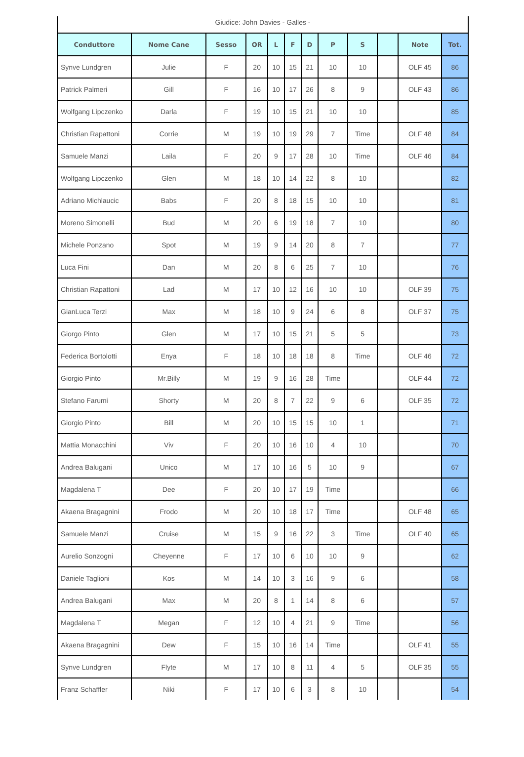Giudice: John Davies - Galles -
| Conduttore | Nome Cane | Sesso | OR | L | F | D | P | S | | Note | Tot. |
| --- | --- | --- | --- | --- | --- | --- | --- | --- | --- | --- | --- |
| Synve Lundgren | Julie | F | 20 | 10 | 15 | 21 | 10 | 10 | | OLF 45 | 86 |
| Patrick Palmeri | Gill | F | 16 | 10 | 17 | 26 | 8 | 9 | | OLF 43 | 86 |
| Wolfgang Lipczenko | Darla | F | 19 | 10 | 15 | 21 | 10 | 10 | | | 85 |
| Christian Rapattoni | Corrie | M | 19 | 10 | 19 | 29 | 7 | Time | | OLF 48 | 84 |
| Samuele Manzi | Laila | F | 20 | 9 | 17 | 28 | 10 | Time | | OLF 46 | 84 |
| Wolfgang Lipczenko | Glen | M | 18 | 10 | 14 | 22 | 8 | 10 | | | 82 |
| Adriano Michlaucic | Babs | F | 20 | 8 | 18 | 15 | 10 | 10 | | | 81 |
| Moreno Simonelli | Bud | M | 20 | 6 | 19 | 18 | 7 | 10 | | | 80 |
| Michele Ponzano | Spot | M | 19 | 9 | 14 | 20 | 8 | 7 | | | 77 |
| Luca Fini | Dan | M | 20 | 8 | 6 | 25 | 7 | 10 | | | 76 |
| Christian Rapattoni | Lad | M | 17 | 10 | 12 | 16 | 10 | 10 | | OLF 39 | 75 |
| GianLuca Terzi | Max | M | 18 | 10 | 9 | 24 | 6 | 8 | | OLF 37 | 75 |
| Giorgo Pinto | Glen | M | 17 | 10 | 15 | 21 | 5 | 5 | | | 73 |
| Federica Bortolotti | Enya | F | 18 | 10 | 18 | 18 | 8 | Time | | OLF 46 | 72 |
| Giorgio Pinto | Mr.Billy | M | 19 | 9 | 16 | 28 | Time | | | OLF 44 | 72 |
| Stefano Farumi | Shorty | M | 20 | 8 | 7 | 22 | 9 | 6 | | OLF 35 | 72 |
| Giorgio Pinto | Bill | M | 20 | 10 | 15 | 15 | 10 | 1 | | | 71 |
| Mattia Monacchini | Viv | F | 20 | 10 | 16 | 10 | 4 | 10 | | | 70 |
| Andrea Balugani | Unico | M | 17 | 10 | 16 | 5 | 10 | 9 | | | 67 |
| Magdalena T | Dee | F | 20 | 10 | 17 | 19 | Time | | | | 66 |
| Akaena Bragagnini | Frodo | M | 20 | 10 | 18 | 17 | Time | | | OLF 48 | 65 |
| Samuele Manzi | Cruise | M | 15 | 9 | 16 | 22 | 3 | Time | | OLF 40 | 65 |
| Aurelio Sonzogni | Cheyenne | F | 17 | 10 | 6 | 10 | 10 | 9 | | | 62 |
| Daniele Taglioni | Kos | M | 14 | 10 | 3 | 16 | 9 | 6 | | | 58 |
| Andrea Balugani | Max | M | 20 | 8 | 1 | 14 | 8 | 6 | | | 57 |
| Magdalena T | Megan | F | 12 | 10 | 4 | 21 | 9 | Time | | | 56 |
| Akaena Bragagnini | Dew | F | 15 | 10 | 16 | 14 | Time | | | OLF 41 | 55 |
| Synve Lundgren | Flyte | M | 17 | 10 | 8 | 11 | 4 | 5 | | OLF 35 | 55 |
| Franz Schaffler | Niki | F | 17 | 10 | 6 | 3 | 8 | 10 | | | 54 |